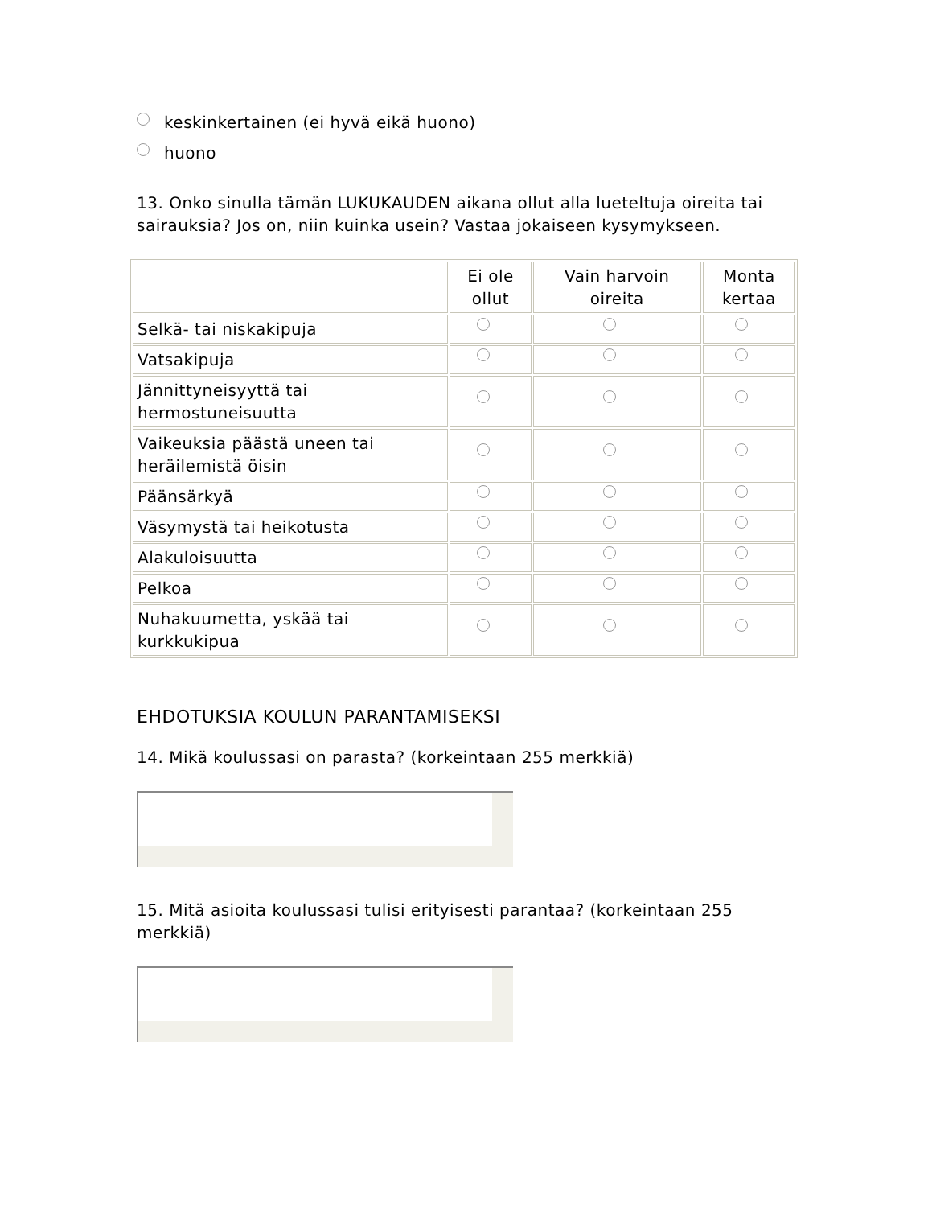keskinkertainen (ei hyvä eikä huono)
huono
13. Onko sinulla tämän LUKUKAUDEN aikana ollut alla lueteltuja oireita tai sairauksia? Jos on, niin kuinka usein? Vastaa jokaiseen kysymykseen.
| | Ei ole ollut | Vain harvoin oireita | Monta kertaa |
| --- | --- | --- | --- |
| Selkä- tai niskakipuja | | | |
| Vatsakipuja | | | |
| Jännittyneisyyttä tai hermostuneisuutta | | | |
| Vaikeuksia päästä uneen tai heräilemistä öisin | | | |
| Päänsärkyä | | | |
| Väsymystä tai heikotusta | | | |
| Alakuloisuutta | | | |
| Pelkoa | | | |
| Nuhakuumetta, yskää tai kurkkukipua | | | |
EHDOTUKSIA KOULUN PARANTAMISEKSI
14. Mikä koulussasi on parasta? (korkeintaan 255 merkkiä)
15. Mitä asioita koulussasi tulisi erityisesti parantaa? (korkeintaan 255 merkkiä)